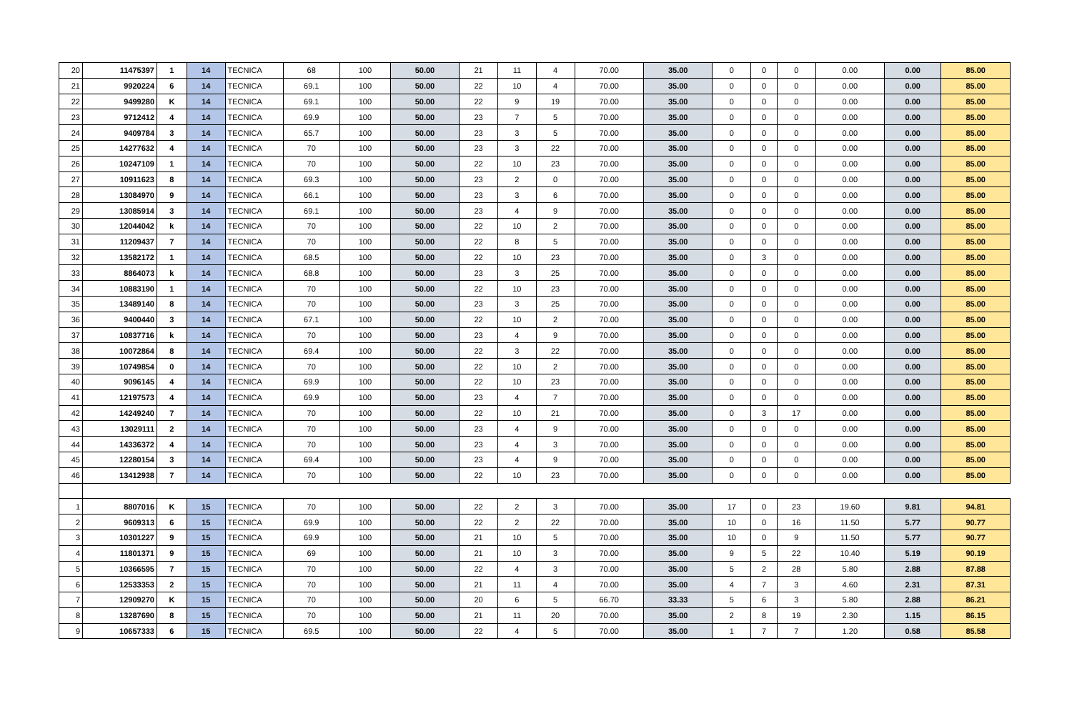| 20 | 11475397 | 1 | 14 | TECNICA | 68 | 100 | 50.00 | 21 | 11 | 4 | 70.00 | 35.00 | 0 | 0 | 0 | 0.00 | 0.00 | 85.00 |
| 21 | 9920224 | 6 | 14 | TECNICA | 69.1 | 100 | 50.00 | 22 | 10 | 4 | 70.00 | 35.00 | 0 | 0 | 0 | 0.00 | 0.00 | 85.00 |
| 22 | 9499280 | K | 14 | TECNICA | 69.1 | 100 | 50.00 | 22 | 9 | 19 | 70.00 | 35.00 | 0 | 0 | 0 | 0.00 | 0.00 | 85.00 |
| 23 | 9712412 | 4 | 14 | TECNICA | 69.9 | 100 | 50.00 | 23 | 7 | 5 | 70.00 | 35.00 | 0 | 0 | 0 | 0.00 | 0.00 | 85.00 |
| 24 | 9409784 | 3 | 14 | TECNICA | 65.7 | 100 | 50.00 | 23 | 3 | 5 | 70.00 | 35.00 | 0 | 0 | 0 | 0.00 | 0.00 | 85.00 |
| 25 | 14277632 | 4 | 14 | TECNICA | 70 | 100 | 50.00 | 23 | 3 | 22 | 70.00 | 35.00 | 0 | 0 | 0 | 0.00 | 0.00 | 85.00 |
| 26 | 10247109 | 1 | 14 | TECNICA | 70 | 100 | 50.00 | 22 | 10 | 23 | 70.00 | 35.00 | 0 | 0 | 0 | 0.00 | 0.00 | 85.00 |
| 27 | 10911623 | 8 | 14 | TECNICA | 69.3 | 100 | 50.00 | 23 | 2 | 0 | 70.00 | 35.00 | 0 | 0 | 0 | 0.00 | 0.00 | 85.00 |
| 28 | 13084970 | 9 | 14 | TECNICA | 66.1 | 100 | 50.00 | 23 | 3 | 6 | 70.00 | 35.00 | 0 | 0 | 0 | 0.00 | 0.00 | 85.00 |
| 29 | 13085914 | 3 | 14 | TECNICA | 69.1 | 100 | 50.00 | 23 | 4 | 9 | 70.00 | 35.00 | 0 | 0 | 0 | 0.00 | 0.00 | 85.00 |
| 30 | 12044042 | k | 14 | TECNICA | 70 | 100 | 50.00 | 22 | 10 | 2 | 70.00 | 35.00 | 0 | 0 | 0 | 0.00 | 0.00 | 85.00 |
| 31 | 11209437 | 7 | 14 | TECNICA | 70 | 100 | 50.00 | 22 | 8 | 5 | 70.00 | 35.00 | 0 | 0 | 0 | 0.00 | 0.00 | 85.00 |
| 32 | 13582172 | 1 | 14 | TECNICA | 68.5 | 100 | 50.00 | 22 | 10 | 23 | 70.00 | 35.00 | 0 | 3 | 0 | 0.00 | 0.00 | 85.00 |
| 33 | 8864073 | k | 14 | TECNICA | 68.8 | 100 | 50.00 | 23 | 3 | 25 | 70.00 | 35.00 | 0 | 0 | 0 | 0.00 | 0.00 | 85.00 |
| 34 | 10883190 | 1 | 14 | TECNICA | 70 | 100 | 50.00 | 22 | 10 | 23 | 70.00 | 35.00 | 0 | 0 | 0 | 0.00 | 0.00 | 85.00 |
| 35 | 13489140 | 8 | 14 | TECNICA | 70 | 100 | 50.00 | 23 | 3 | 25 | 70.00 | 35.00 | 0 | 0 | 0 | 0.00 | 0.00 | 85.00 |
| 36 | 9400440 | 3 | 14 | TECNICA | 67.1 | 100 | 50.00 | 22 | 10 | 2 | 70.00 | 35.00 | 0 | 0 | 0 | 0.00 | 0.00 | 85.00 |
| 37 | 10837716 | k | 14 | TECNICA | 70 | 100 | 50.00 | 23 | 4 | 9 | 70.00 | 35.00 | 0 | 0 | 0 | 0.00 | 0.00 | 85.00 |
| 38 | 10072864 | 8 | 14 | TECNICA | 69.4 | 100 | 50.00 | 22 | 3 | 22 | 70.00 | 35.00 | 0 | 0 | 0 | 0.00 | 0.00 | 85.00 |
| 39 | 10749854 | 0 | 14 | TECNICA | 70 | 100 | 50.00 | 22 | 10 | 2 | 70.00 | 35.00 | 0 | 0 | 0 | 0.00 | 0.00 | 85.00 |
| 40 | 9096145 | 4 | 14 | TECNICA | 69.9 | 100 | 50.00 | 22 | 10 | 23 | 70.00 | 35.00 | 0 | 0 | 0 | 0.00 | 0.00 | 85.00 |
| 41 | 12197573 | 4 | 14 | TECNICA | 69.9 | 100 | 50.00 | 23 | 4 | 7 | 70.00 | 35.00 | 0 | 0 | 0 | 0.00 | 0.00 | 85.00 |
| 42 | 14249240 | 7 | 14 | TECNICA | 70 | 100 | 50.00 | 22 | 10 | 21 | 70.00 | 35.00 | 0 | 3 | 17 | 0.00 | 0.00 | 85.00 |
| 43 | 13029111 | 2 | 14 | TECNICA | 70 | 100 | 50.00 | 23 | 4 | 9 | 70.00 | 35.00 | 0 | 0 | 0 | 0.00 | 0.00 | 85.00 |
| 44 | 14336372 | 4 | 14 | TECNICA | 70 | 100 | 50.00 | 23 | 4 | 3 | 70.00 | 35.00 | 0 | 0 | 0 | 0.00 | 0.00 | 85.00 |
| 45 | 12280154 | 3 | 14 | TECNICA | 69.4 | 100 | 50.00 | 23 | 4 | 9 | 70.00 | 35.00 | 0 | 0 | 0 | 0.00 | 0.00 | 85.00 |
| 46 | 13412938 | 7 | 14 | TECNICA | 70 | 100 | 50.00 | 22 | 10 | 23 | 70.00 | 35.00 | 0 | 0 | 0 | 0.00 | 0.00 | 85.00 |
| 1 | 8807016 | K | 15 | TECNICA | 70 | 100 | 50.00 | 22 | 2 | 3 | 70.00 | 35.00 | 17 | 0 | 23 | 19.60 | 9.81 | 94.81 |
| 2 | 9609313 | 6 | 15 | TECNICA | 69.9 | 100 | 50.00 | 22 | 2 | 22 | 70.00 | 35.00 | 10 | 0 | 16 | 11.50 | 5.77 | 90.77 |
| 3 | 10301227 | 9 | 15 | TECNICA | 69.9 | 100 | 50.00 | 21 | 10 | 5 | 70.00 | 35.00 | 10 | 0 | 9 | 11.50 | 5.77 | 90.77 |
| 4 | 11801371 | 9 | 15 | TECNICA | 69 | 100 | 50.00 | 21 | 10 | 3 | 70.00 | 35.00 | 9 | 5 | 22 | 10.40 | 5.19 | 90.19 |
| 5 | 10366595 | 7 | 15 | TECNICA | 70 | 100 | 50.00 | 22 | 4 | 3 | 70.00 | 35.00 | 5 | 2 | 28 | 5.80 | 2.88 | 87.88 |
| 6 | 12533353 | 2 | 15 | TECNICA | 70 | 100 | 50.00 | 21 | 11 | 4 | 70.00 | 35.00 | 4 | 7 | 3 | 4.60 | 2.31 | 87.31 |
| 7 | 12909270 | K | 15 | TECNICA | 70 | 100 | 50.00 | 20 | 6 | 5 | 66.70 | 33.33 | 5 | 6 | 3 | 5.80 | 2.88 | 86.21 |
| 8 | 13287690 | 8 | 15 | TECNICA | 70 | 100 | 50.00 | 21 | 11 | 20 | 70.00 | 35.00 | 2 | 8 | 19 | 2.30 | 1.15 | 86.15 |
| 9 | 10657333 | 6 | 15 | TECNICA | 69.5 | 100 | 50.00 | 22 | 4 | 5 | 70.00 | 35.00 | 1 | 7 | 7 | 1.20 | 0.58 | 85.58 |